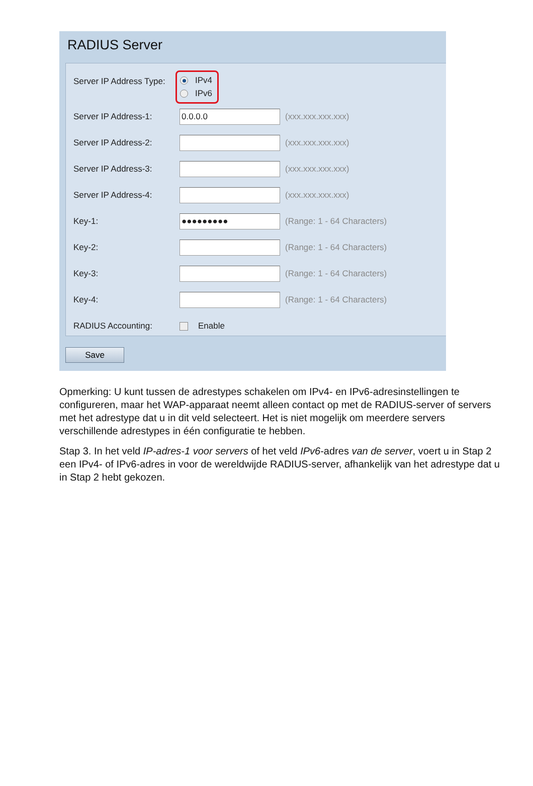RADIUS Server
Server IP Address Type:
IPv4
IPv6
Server IP Address-1:
0.0.0.0
(xxx.xxx.xxx.xxx)
Server IP Address-2: (xxx.xxx.xxx.xxx)
Server IP Address-3: (xxx.xxx.xxx.xxx)
Server IP Address-4: (xxx.xxx.xxx.xxx)
Key-1:
●●●●●●●●●
(Range: 1 - 64 Characters)
Key-2: (Range: 1 - 64 Characters)
Key-3: (Range: 1 - 64 Characters)
Key-4: (Range: 1 - 64 Characters)
RADIUS Accounting:
Enable
Save
Opmerking: U kunt tussen de adrestypes schakelen om IPv4- en IPv6-adresinstellingen te configureren, maar het WAP-apparaat neemt alleen contact op met de RADIUS-server of servers met het adrestype dat u in dit veld selecteert. Het is niet mogelijk om meerdere servers verschillende adrestypes in één configuratie te hebben.
Stap 3. In het veld IP-adres-1 voor servers of het veld IPv6-adres van de server, voert u in Stap 2 een IPv4- of IPv6-adres in voor de wereldwijde RADIUS-server, afhankelijk van het adrestype dat u in Stap 2 hebt gekozen.